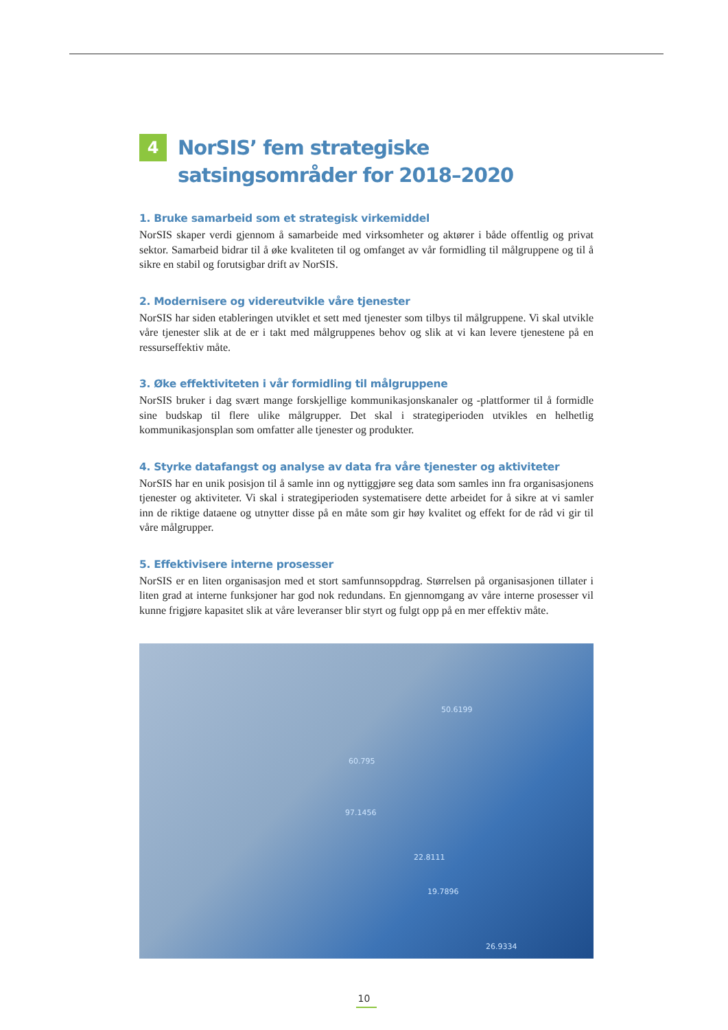4
NorSIS’ fem strategiske satsingsområder for 2018–2020
1. Bruke samarbeid som et strategisk virkemiddel
NorSIS skaper verdi gjennom å samarbeide med virksomheter og aktører i både offentlig og privat sektor. Samarbeid bidrar til å øke kvaliteten til og omfanget av vår formidling til målgruppene og til å sikre en stabil og forutsigbar drift av NorSIS.
2. Modernisere og videreutvikle våre tjenester
NorSIS har siden etableringen utviklet et sett med tjenester som tilbys til målgruppene. Vi skal utvikle våre tjenester slik at de er i takt med målgruppenes behov og slik at vi kan levere tjenestene på en ressurseffektiv måte.
3. Øke effektiviteten i vår formidling til målgruppene
NorSIS bruker i dag svært mange forskjellige kommunikasjonskanaler og -plattformer til å formidle sine budskap til flere ulike målgrupper. Det skal i strategiperioden utvikles en helhetlig kommunikasjonsplan som omfatter alle tjenester og produkter.
4. Styrke datafangst og analyse av data fra våre tjenester og aktiviteter
NorSIS har en unik posisjon til å samle inn og nyttiggjøre seg data som samles inn fra organisasjonens tjenester og aktiviteter. Vi skal i strategiperioden systematisere dette arbeidet for å sikre at vi samler inn de riktige dataene og utnytter disse på en måte som gir høy kvalitet og effekt for de råd vi gir til våre målgrupper.
5. Effektivisere interne prosesser
NorSIS er en liten organisasjon med et stort samfunnsoppdrag. Størrelsen på organisasjonen tillater i liten grad at interne funksjoner har god nok redundans. En gjennomgang av våre interne prosesser vil kunne frigjøre kapasitet slik at våre leveranser blir styrt og fulgt opp på en mer effektiv måte.
50.6199
60.795
97.1456
22.8111
19.7896
26.9334
10